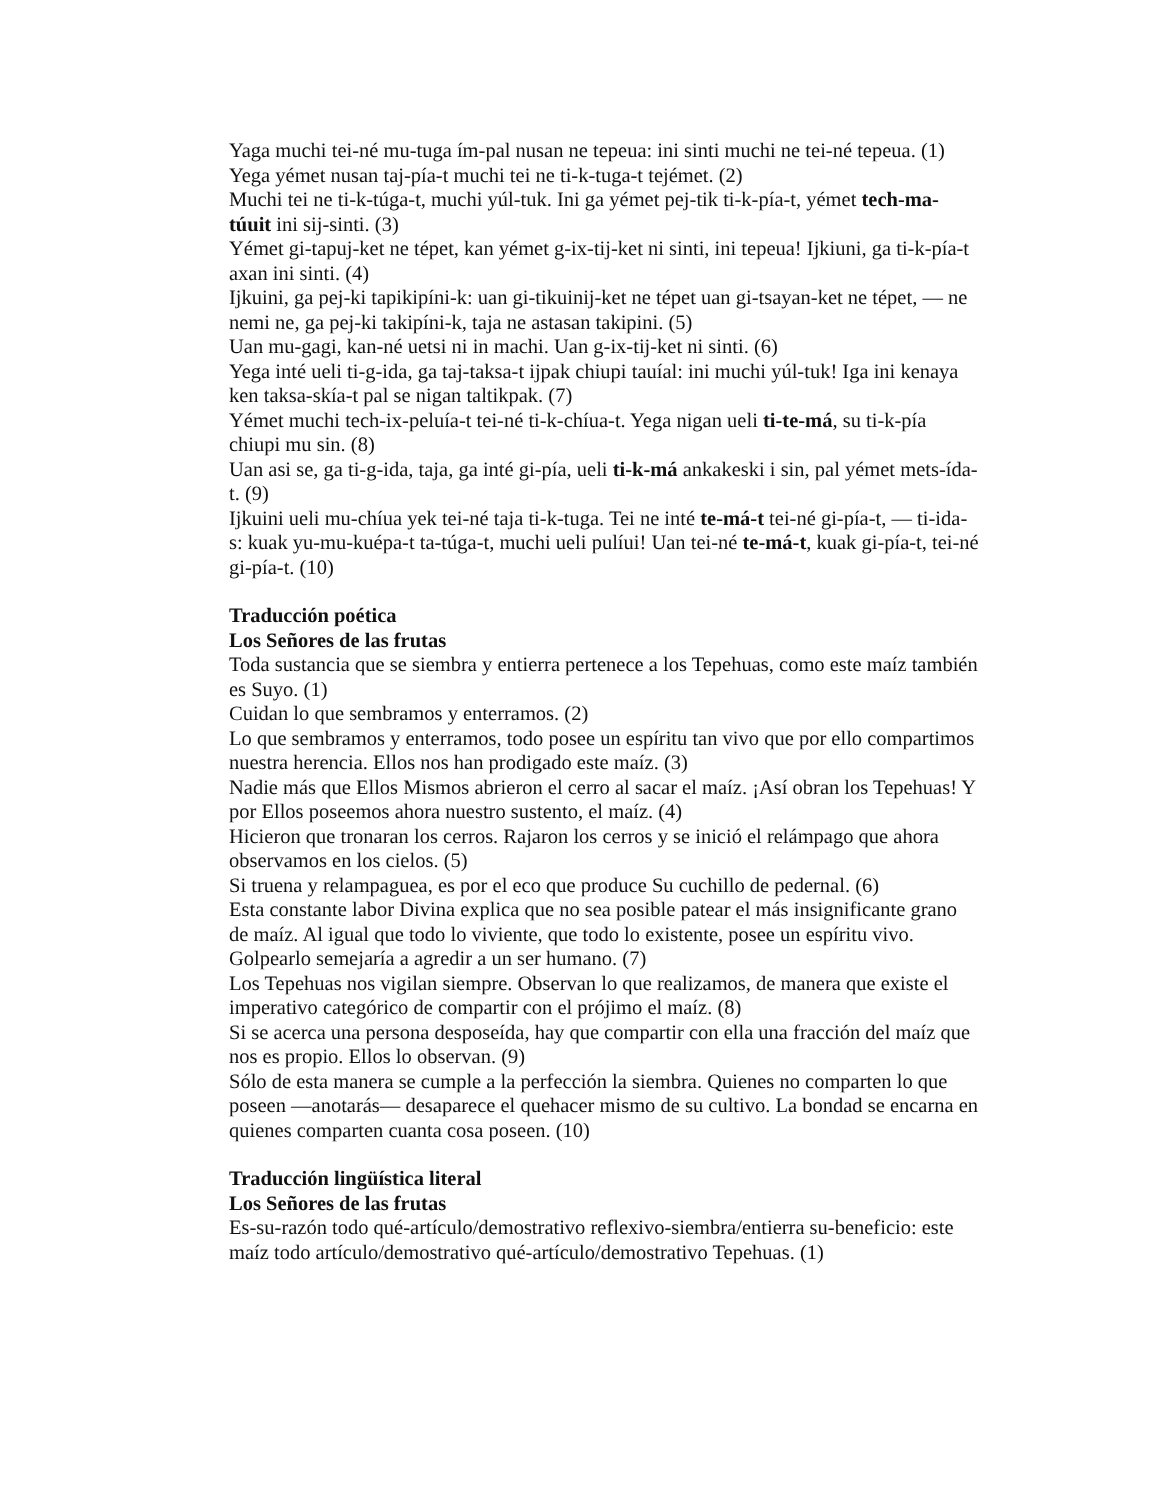Yaga muchi tei-né mu-tuga ím-pal nusan ne tepeua: ini sinti muchi ne tei-né tepeua. (1)
Yega yémet nusan taj-pía-t muchi tei ne ti-k-tuga-t tejémet. (2)
Muchi tei ne ti-k-túga-t, muchi yúl-tuk. Ini ga yémet pej-tik ti-k-pía-t, yémet tech-ma-túuit ini sij-sinti. (3)
Yémet gi-tapuj-ket ne tépet, kan yémet g-ix-tij-ket ni sinti, ini tepeua! Ijkiuni, ga ti-k-pía-t axan ini sinti. (4)
Ijkuini, ga pej-ki tapikipíni-k: uan gi-tikuinij-ket ne tépet uan gi-tsayan-ket ne tépet, — ne nemi ne, ga pej-ki takipíni-k, taja ne astasan takipini. (5)
Uan mu-gagi, kan-né uetsi ni in machi. Uan g-ix-tij-ket ni sinti. (6)
Yega inté ueli ti-g-ida, ga taj-taksa-t ijpak chiupi tauíal: ini muchi yúl-tuk! Iga ini kenaya ken taksa-skía-t pal se nigan taltikpak. (7)
Yémet muchi tech-ix-peluía-t tei-né ti-k-chíua-t. Yega nigan ueli ti-te-má, su ti-k-pía chiupi mu sin. (8)
Uan asi se, ga ti-g-ida, taja, ga inté gi-pía, ueli ti-k-má ankakeski i sin, pal yémet mets-ída-t. (9)
Ijkuini ueli mu-chíua yek tei-né taja ti-k-tuga. Tei ne inté te-má-t tei-né gi-pía-t, — ti-ida-s: kuak yu-mu-kuépa-t ta-túga-t, muchi ueli pulíui! Uan tei-né te-má-t, kuak gi-pía-t, tei-né gi-pía-t. (10)
Traducción poética
Los Señores de las frutas
Toda sustancia que se siembra y entierra pertenece a los Tepehuas, como este maíz también es Suyo. (1)
Cuidan lo que sembramos y enterramos. (2)
Lo que sembramos y enterramos, todo posee un espíritu tan vivo que por ello compartimos nuestra herencia. Ellos nos han prodigado este maíz. (3)
Nadie más que Ellos Mismos abrieron el cerro al sacar el maíz. ¡Así obran los Tepehuas! Y por Ellos poseemos ahora nuestro sustento, el maíz. (4)
Hicieron que tronaran los cerros. Rajaron los cerros y se inició el relámpago que ahora observamos en los cielos. (5)
Si truena y relampaguea, es por el eco que produce Su cuchillo de pedernal. (6)
Esta constante labor Divina explica que no sea posible patear el más insignificante grano de maíz. Al igual que todo lo viviente, que todo lo existente, posee un espíritu vivo. Golpearlo semejaría a agredir a un ser humano. (7)
Los Tepehuas nos vigilan siempre. Observan lo que realizamos, de manera que existe el imperativo categórico de compartir con el prójimo el maíz. (8)
Si se acerca una persona desposeída, hay que compartir con ella una fracción del maíz que nos es propio. Ellos lo observan. (9)
Sólo de esta manera se cumple a la perfección la siembra. Quienes no comparten lo que poseen —anotarás— desaparece el quehacer mismo de su cultivo. La bondad se encarna en quienes comparten cuanta cosa poseen. (10)
Traducción lingüística literal
Los Señores de las frutas
Es-su-razón todo qué-artículo/demostrativo reflexivo-siembra/entierra su-beneficio: este maíz todo artículo/demostrativo qué-artículo/demostrativo Tepehuas. (1)